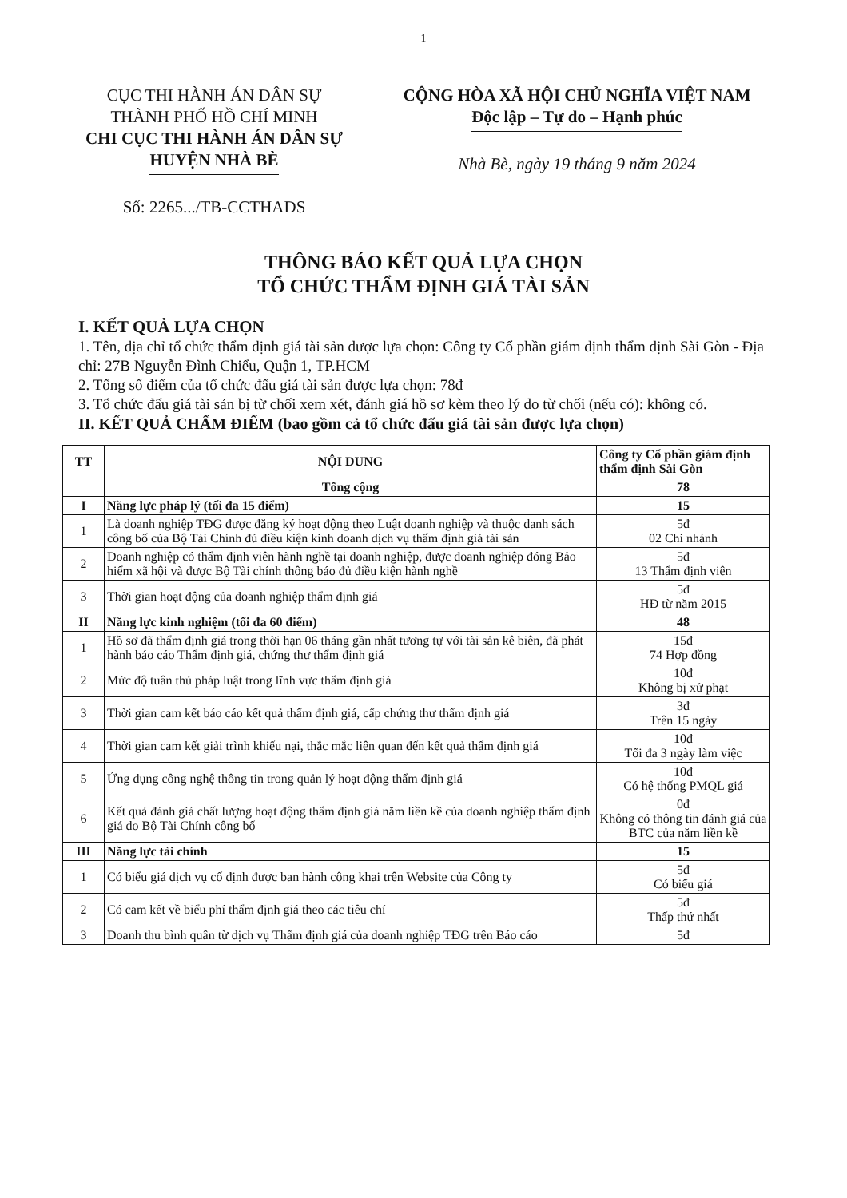1
CỤC THI HÀNH ÁN DÂN SỰ
THÀNH PHỐ HỒ CHÍ MINH
CHI CỤC THI HÀNH ÁN DÂN SỰ
HUYỆN NHÀ BÈ
Số: 2265.../TB-CCTHADS
CỘNG HÒA XÃ HỘI CHỦ NGHĨA VIỆT NAM
Độc lập – Tự do – Hạnh phúc
Nhà Bè, ngày 19 tháng 9 năm 2024
THÔNG BÁO KẾT QUẢ LỰA CHỌN
TỔ CHỨC THẨM ĐỊNH GIÁ TÀI SẢN
I. KẾT QUẢ LỰA CHỌN
1. Tên, địa chỉ tổ chức thẩm định giá tài sản được lựa chọn: Công ty Cổ phần giám định thẩm định Sài Gòn - Địa chỉ: 27B Nguyễn Đình Chiểu, Quận 1, TP.HCM
2. Tổng số điểm của tổ chức đấu giá tài sản được lựa chọn: 78đ
3. Tổ chức đấu giá tài sản bị từ chối xem xét, đánh giá hồ sơ kèm theo lý do từ chối (nếu có): không có.
II. KẾT QUẢ CHẤM ĐIỂM (bao gồm cả tổ chức đấu giá tài sản được lựa chọn)
| TT | NỘI DUNG | Công ty Cổ phần giám định thẩm định Sài Gòn |
| --- | --- | --- |
| | Tổng cộng | 78 |
| I | Năng lực pháp lý (tối đa 15 điểm) | 15 |
| 1 | Là doanh nghiệp TĐG được đăng ký hoạt động theo Luật doanh nghiệp và thuộc danh sách công bố của Bộ Tài Chính đủ điều kiện kinh doanh dịch vụ thẩm định giá tài sản | 5đ 02 Chi nhánh |
| 2 | Doanh nghiệp có thẩm định viên hành nghề tại doanh nghiệp, được doanh nghiệp đóng Bảo hiểm xã hội và được Bộ Tài chính thông báo đủ điều kiện hành nghề | 5đ 13 Thẩm định viên |
| 3 | Thời gian hoạt động của doanh nghiệp thẩm định giá | 5đ HĐ từ năm 2015 |
| II | Năng lực kinh nghiệm (tối đa 60 điểm) | 48 |
| 1 | Hồ sơ đã thẩm định giá trong thời hạn 06 tháng gần nhất tương tự với tài sản kê biên, đã phát hành báo cáo Thẩm định giá, chứng thư thẩm định giá | 15đ 74 Hợp đồng |
| 2 | Mức độ tuân thủ pháp luật trong lĩnh vực thẩm định giá | 10đ Không bị xử phạt |
| 3 | Thời gian cam kết báo cáo kết quả thẩm định giá, cấp chứng thư thẩm định giá | 3đ Trên 15 ngày |
| 4 | Thời gian cam kết giải trình khiếu nại, thắc mắc liên quan đến kết quả thẩm định giá | 10đ Tối đa 3 ngày làm việc |
| 5 | Ứng dụng công nghệ thông tin trong quản lý hoạt động thẩm định giá | 10đ Có hệ thống PMQL giá |
| 6 | Kết quả đánh giá chất lượng hoạt động thẩm định giá năm liền kề của doanh nghiệp thẩm định giá do Bộ Tài Chính công bố | 0đ Không có thông tin đánh giá của BTC của năm liền kề |
| III | Năng lực tài chính | 15 |
| 1 | Có biểu giá dịch vụ cố định được ban hành công khai trên Website của Công ty | 5đ Có biểu giá |
| 2 | Có cam kết về biểu phí thẩm định giá theo các tiêu chí | 5đ Thấp thứ nhất |
| 3 | Doanh thu bình quân từ dịch vụ Thẩm định giá của doanh nghiệp TĐG trên Báo cáo | 5đ |